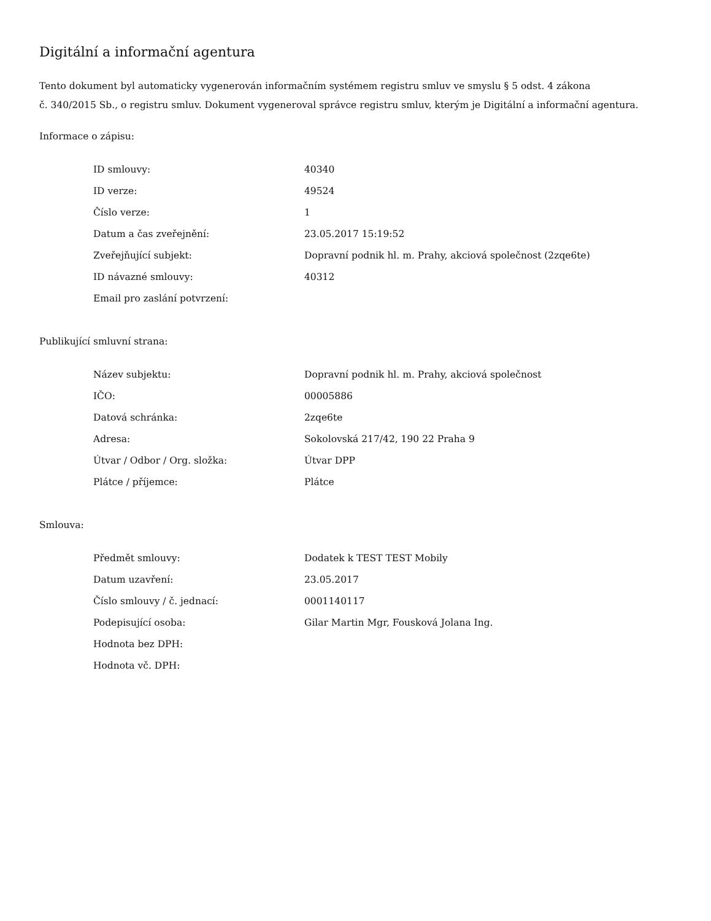Digitální a informační agentura
Tento dokument byl automaticky vygenerován informačním systémem registru smluv ve smyslu § 5 odst. 4 zákona
č. 340/2015 Sb., o registru smluv. Dokument vygeneroval správce registru smluv, kterým je Digitální a informační agentura.
Informace o zápisu:
| ID smlouvy: | 40340 |
| ID verze: | 49524 |
| Číslo verze: | 1 |
| Datum a čas zveřejnění: | 23.05.2017 15:19:52 |
| Zveřejňující subjekt: | Dopravní podnik hl. m. Prahy, akciová společnost (2zqe6te) |
| ID návazné smlouvy: | 40312 |
| Email pro zaslání potvrzení: | |
Publikující smluvní strana:
| Název subjektu: | Dopravní podnik hl. m. Prahy, akciová společnost |
| IČO: | 00005886 |
| Datová schránka: | 2zqe6te |
| Adresa: | Sokolovská 217/42, 190 22 Praha 9 |
| Útvar / Odbor / Org. složka: | Útvar DPP |
| Plátce / příjemce: | Plátce |
Smlouva:
| Předmět smlouvy: | Dodatek k TEST TEST Mobily |
| Datum uzavření: | 23.05.2017 |
| Číslo smlouvy / č. jednací: | 0001140117 |
| Podepisující osoba: | Gilar Martin Mgr, Fousková Jolana Ing. |
| Hodnota bez DPH: | |
| Hodnota vč. DPH: | |